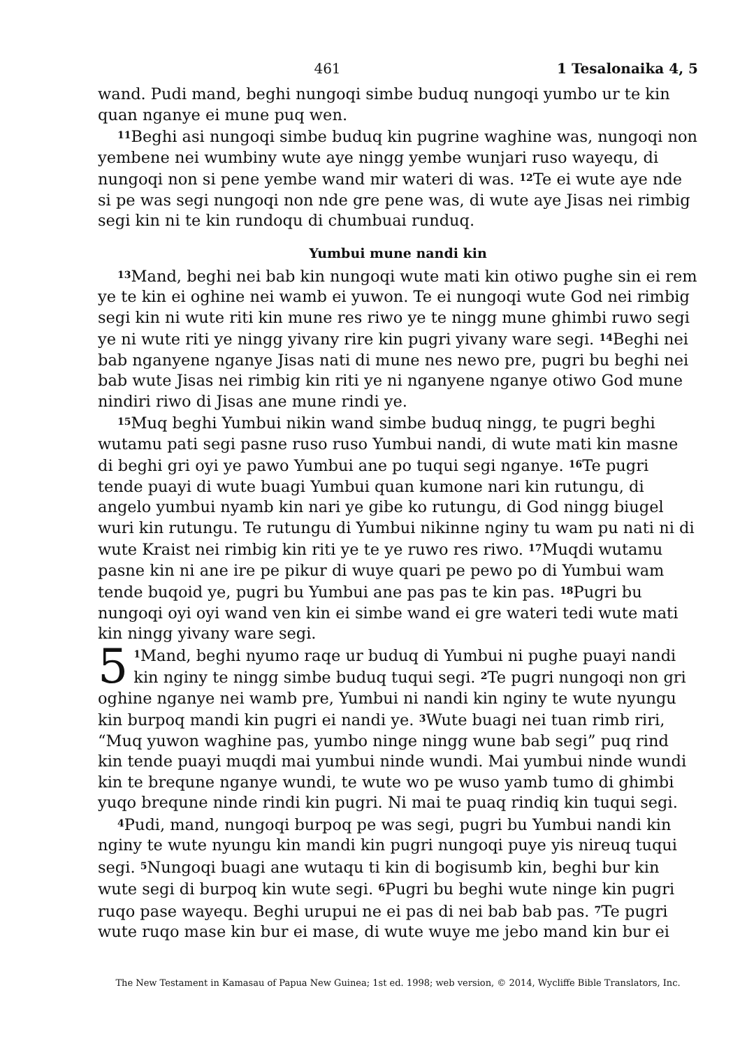461 1 Tesalonaika 4, 5
wand. Pudi mand, beghi nungoqi simbe buduq nungoqi yumbo ur te kin quan nganye ei mune puq wen.
<sup>11</sup> Beghi asi nungoqi simbe buduq kin pugrine waghine was, nungoqi non yembene nei wumbiny wute aye ningg yembe wunjari ruso wayequ, di nungoqi non si pene yembe wand mir wateri di was. <sup>12</sup>Te ei wute aye nde si pe was segi nungoqi non nde gre pene was, di wute aye Jisas nei rimbig segi kin ni te kin rundoqu di chumbuai runduq.
Yumbui mune nandi kin
<sup>13</sup> Mand, beghi nei bab kin nungoqi wute mati kin otiwo pughe sin ei rem ye te kin ei oghine nei wamb ei yuwon. Te ei nungoqi wute God nei rimbig segi kin ni wute riti kin mune res riwo ye te ningg mune ghimbi ruwo segi ye ni wute riti ye ningg yivany rire kin pugri yivany ware segi. <sup>14</sup>Beghi nei bab nganyene nganye Jisas nati di mune nes newo pre, pugri bu beghi nei bab wute Jisas nei rimbig kin riti ye ni nganyene nganye otiwo God mune nindiri riwo di Jisas ane mune rindi ye.
<sup>15</sup> Muq beghi Yumbui nikin wand simbe buduq ningg, te pugri beghi wutamu pati segi pasne ruso ruso Yumbui nandi, di wute mati kin masne di beghi gri oyi ye pawo Yumbui ane po tuqui segi nganye. <sup>16</sup>Te pugri tende puayi di wute buagi Yumbui quan kumone nari kin rutungu, di angelo yumbui nyamb kin nari ye gibe ko rutungu, di God ningg biugel wuri kin rutungu. Te rutungu di Yumbui nikinne nginy tu wam pu nati ni di wute Kraist nei rimbig kin riti ye te ye ruwo res riwo. <sup>17</sup>Muqdi wutamu pasne kin ni ane ire pe pikur di wuye quari pe pewo po di Yumbui wam tende buqoid ye, pugri bu Yumbui ane pas pas te kin pas. <sup>18</sup>Pugri bu nungoqi oyi oyi wand ven kin ei simbe wand ei gre wateri tedi wute mati kin ningg yivany ware segi.
5<sup>1</sup>Mand, beghi nyumo raqe ur buduq di Yumbui ni pughe puayi nandi kin nginy te ningg simbe buduq tuqui segi. <sup>2</sup>Te pugri nungoqi non gri oghine nganye nei wamb pre, Yumbui ni nandi kin nginy te wute nyungu kin burpoq mandi kin pugri ei nandi ye. <sup>3</sup>Wute buagi nei tuan rimb riri, “Muq yuwon waghine pas, yumbo ninge ningg wune bab segi” puq rind kin tende puayi muqdi mai yumbui ninde wundi. Mai yumbui ninde wundi kin te brequne nganye wundi, te wute wo pe wuso yamb tumo di ghimbi yuqo brequne ninde rindi kin pugri. Ni mai te puaq rindiq kin tuqui segi.
<sup>4</sup> Pudi, mand, nungoqi burpoq pe was segi, pugri bu Yumbui nandi kin nginy te wute nyungu kin mandi kin pugri nungoqi puye yis nireuq tuqui segi. <sup>5</sup>Nungoqi buagi ane wutaqu ti kin di bogisumb kin, beghi bur kin wute segi di burpoq kin wute segi. <sup>6</sup>Pugri bu beghi wute ninge kin pugri ruqo pase wayequ. Beghi urupui ne ei pas di nei bab bab pas. <sup>7</sup>Te pugri wute ruqo mase kin bur ei mase, di wute wuye me jebo mand kin bur ei
The New Testament in Kamasau of Papua New Guinea; 1st ed. 1998; web version, © 2014, Wycliffe Bible Translators, Inc.